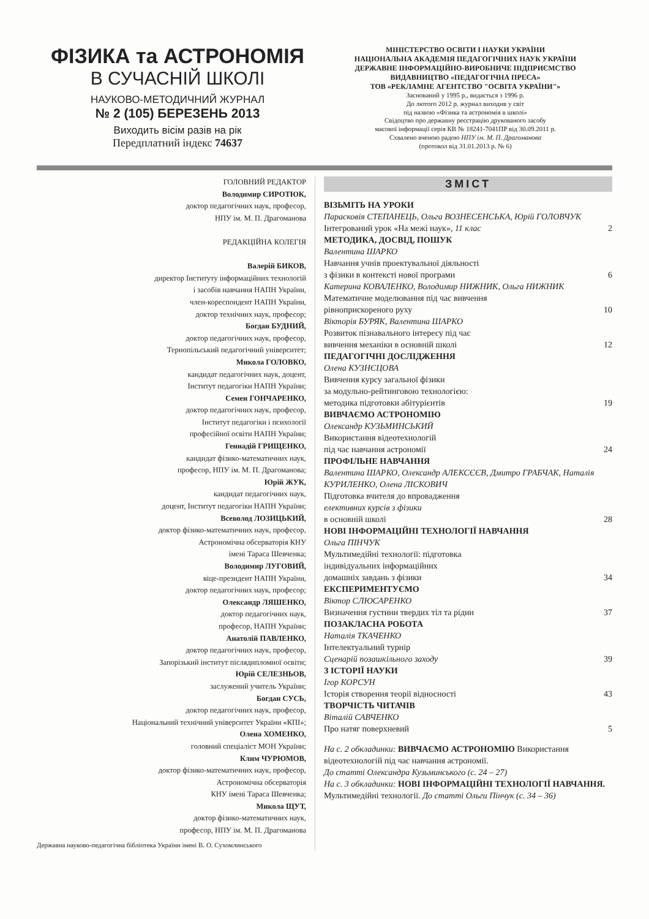ФІЗИКА та АСТРОНОМІЯ
В СУЧАСНІЙ ШКОЛІ
НАУКОВО-МЕТОДИЧНИЙ ЖУРНАЛ
№ 2 (105) БЕРЕЗЕНЬ 2013
Виходить вісім разів на рік
Передплатний індекс 74637
МІНІСТЕРСТВО ОСВІТИ І НАУКИ УКРАЇНИ
НАЦІОНАЛЬНА АКАДЕМІЯ ПЕДАГОГІЧНИХ НАУК УКРАЇНИ
ДЕРЖАВНЕ ІНФОРМАЦІЙНО-ВИРОБНИЧЕ ПІДПРИЄМСТВО
ВИДАВНИЦТВО «ПЕДАГОГІЧНА ПРЕСА»
ТОВ «РЕКЛАМНЕ АГЕНТСТВО "ОСВІТА УКРАЇНИ"»
Заснований у 1995 р., видається з 1996 р.
До лютого 2012 р. журнал виходив у світ
під назвою «Фізика та астрономія в школі»
Свідоцтво про державну реєстрацію друкованого засобу
масової інформації серія КВ № 18241-7041ПР від 30.09.2011 р.
Схвалено вченою радою НПУ ім. М. П. Драгоманова
(протокол від 31.01.2013 р. № 6)
ГОЛОВНИЙ РЕДАКТОР
Володимир СИРОТЮК,
доктор педагогічних наук, професор,
НПУ ім. М. П. Драгоманова
РЕДАКЦІЙНА КОЛЕГІЯ
Валерій БИКОВ,
директор Інституту інформаційних технологій
і засобів навчання НАПН України,
член-кореспондент НАПН України,
доктор технічних наук, професор;
Богдан БУДНИЙ,
доктор педагогічних наук, професор,
Тернопільський педагогічний університет;
Микола ГОЛОВКО,
кандидат педагогічних наук, доцент,
Інститут педагогіки НАПН України;
Семен ГОНЧАРЕНКО,
доктор педагогічних наук, професор,
Інститут педагогіки і психології
професійної освіти НАПН України;
Геннадій ГРИЩЕНКО,
кандидат фізико-математичних наук,
професор, НПУ ім. М. П. Драгоманова;
Юрій ЖУК,
кандидат педагогічних наук,
доцент, Інститут педагогіки НАПН України;
Всеволод ЛОЗИЦЬКИЙ,
доктор фізико-математичних наук, професор,
Астрономічна обсерваторія КНУ
імені Тараса Шевченка;
Володимир ЛУГОВИЙ,
віце-президент НАПН України,
доктор педагогічних наук, професор;
Олександр ЛЯШЕНКО,
доктор педагогічних наук,
професор, НАПН України;
Анатолій ПАВЛЕНКО,
доктор педагогічних наук, професор,
Запорізький інститут післядипломної освіти;
Юрій СЕЛЕЗНЬОВ,
заслужений учитель України;
Богдан СУСЬ,
доктор педагогічних наук, професор,
Національний технічний університет України «КПІ»;
Олена ХОМЕНКО,
головний спеціаліст МОН України;
Клим ЧУРЮМОВ,
доктор фізико-математичних наук, професор,
Астрономічна обсерваторія
КНУ імені Тараса Шевченка;
Микола ЩУТ,
доктор фізико-математичних наук,
професор, НПУ ім. М. П. Драгоманова
Державна науково-педагогічна бібліотека України імені В. О. Сухомлинського
ЗМІСТ
ВІЗЬМІТЬ НА УРОКИ
Парасковія СТЕПАНЕЦЬ, Ольга ВОЗНЕСЕНСЬКА, Юрій ГОЛОВЧУК
Інтегрований урок «На межі наук», 11 клас 2
МЕТОДИКА, ДОСВІД, ПОШУК
Валентина ШАРКО
Навчання учнів проектувальної діяльності
з фізики в контексті нової програми
6
Катерина КОВАЛЕНКО, Володимир НИЖНИК, Ольга НИЖНИК
Математичне моделювання під час вивчення
рівноприскореного руху
10
Вікторія БУРЯК, Валентина ШАРКО
Розвиток пізнавального інтересу під час
вивчення механіки в основній школі
12
ПЕДАГОГІЧНІ ДОСЛІДЖЕННЯ
Олена КУЗНЄЦОВА
Вивчення курсу загальної фізики
за модульно-рейтинговою технологією:
методика підготовки абітурієнтів
19
ВИВЧАЄМО АСТРОНОМІЮ
Олександр КУЗЬМИНСЬКИЙ
Використання відеотехнологій
під час навчання астрономії
24
ПРОФІЛЬНЕ НАВЧАННЯ
Валентина ШАРКО, Олександр АЛЕКСЄЄВ, Дмитро ГРАБЧАК, Наталія КУРИЛЕНКО, Олена ЛІСКОВИЧ
Підготовка вчителя до впровадження
елективних курсів з фізики
в основній школі
28
НОВІ ІНФОРМАЦІЙНІ ТЕХНОЛОГІЇ НАВЧАННЯ
Ольга ПІНЧУК
Мультимедійні технології: підготовка
індивідуальних інформаційних
домашніх завдань з фізики
34
ЕКСПЕРИМЕНТУЄМО
Віктор СЛЮСАРЕНКО
Визначення густини твердих тіл та рідин 37
ПОЗАКЛАСНА РОБОТА
Наталія ТКАЧЕНКО
Інтелектуальний турнір
Сценарій позашкільного заходу
39
З ІСТОРІЇ НАУКИ
Ігор КОРСУН
Історія створення теорії відносності 43
ТВОРЧІСТЬ ЧИТАЧІВ
Віталій САВЧЕНКО
Про натяг поверхневий 5
На с. 2 обкладинки: ВИВЧАЄМО АСТРОНОМІЮ Використання відеотехнологій під час навчання астрономії.
До статті Олександра Кузьминського (с. 24 – 27)
На с. 3 обкладинки: НОВІ ІНФОРМАЦІЙНІ ТЕХНОЛОГІЇ НАВЧАННЯ. Мультимедійні технології. До статті Ольги Пінчук (с. 34 – 36)